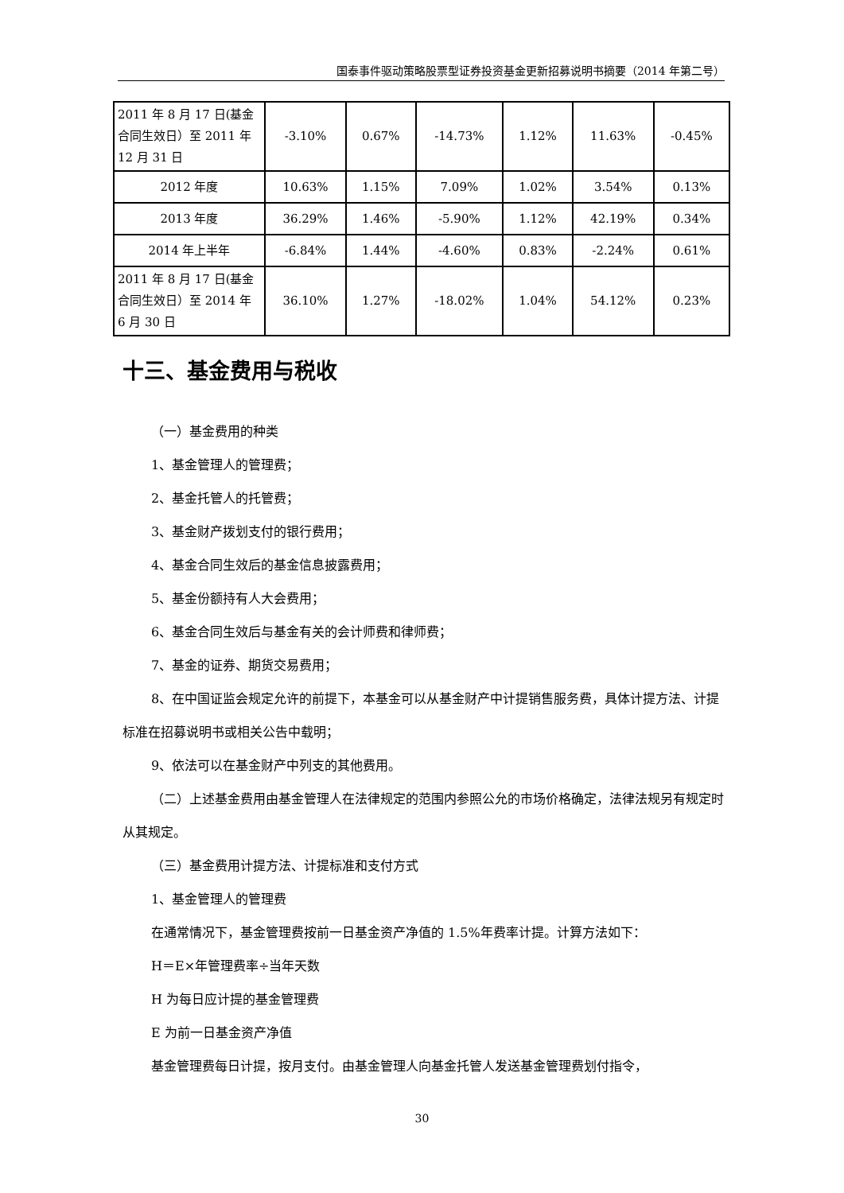国泰事件驱动策略股票型证券投资基金更新招募说明书摘要（2014 年第二号）
| 2011 年 8 月 17 日(基金合同生效日）至 2011 年 12 月 31 日 | -3.10% | 0.67% | -14.73% | 1.12% | 11.63% | -0.45% |
| 2012 年度 | 10.63% | 1.15% | 7.09% | 1.02% | 3.54% | 0.13% |
| 2013 年度 | 36.29% | 1.46% | -5.90% | 1.12% | 42.19% | 0.34% |
| 2014 年上半年 | -6.84% | 1.44% | -4.60% | 0.83% | -2.24% | 0.61% |
| 2011 年 8 月 17 日(基金合同生效日）至 2014 年 6 月 30 日 | 36.10% | 1.27% | -18.02% | 1.04% | 54.12% | 0.23% |
十三、基金费用与税收
（一）基金费用的种类
1、基金管理人的管理费；
2、基金托管人的托管费；
3、基金财产拨划支付的银行费用；
4、基金合同生效后的基金信息披露费用；
5、基金份额持有人大会费用；
6、基金合同生效后与基金有关的会计师费和律师费；
7、基金的证券、期货交易费用；
8、在中国证监会规定允许的前提下，本基金可以从基金财产中计提销售服务费，具体计提方法、计提标准在招募说明书或相关公告中载明；
9、依法可以在基金财产中列支的其他费用。
（二）上述基金费用由基金管理人在法律规定的范围内参照公允的市场价格确定，法律法规另有规定时从其规定。
（三）基金费用计提方法、计提标准和支付方式
1、基金管理人的管理费
在通常情况下，基金管理费按前一日基金资产净值的 1.5%年费率计提。计算方法如下：
H＝E×年管理费率÷当年天数
H 为每日应计提的基金管理费
E 为前一日基金资产净值
基金管理费每日计提，按月支付。由基金管理人向基金托管人发送基金管理费划付指令，
30